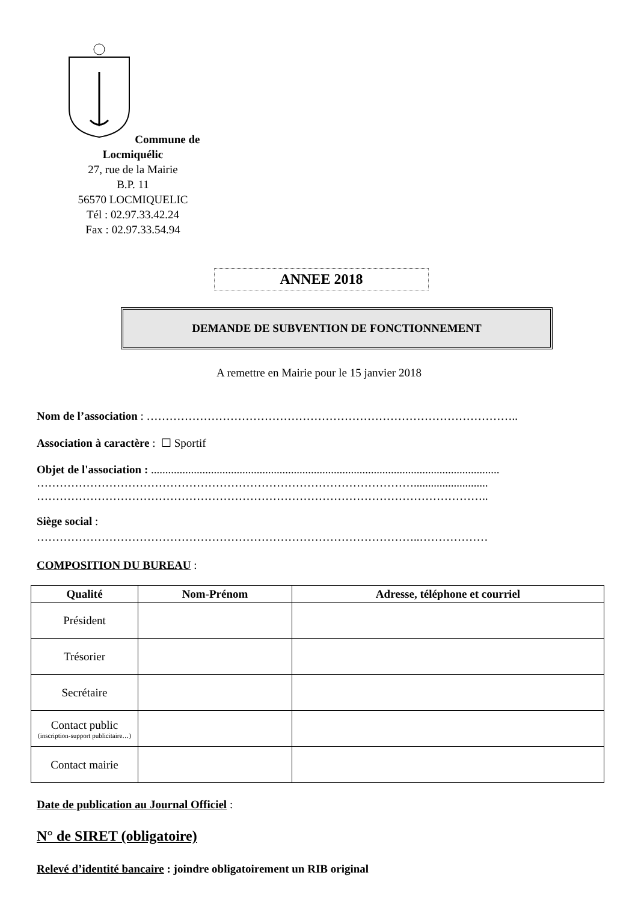Commune de Locmiquélic
27, rue de la Mairie
B.P. 11
56570 LOCMIQUELIC
Tél : 02.97.33.42.24
Fax : 02.97.33.54.94
ANNEE 2018
DEMANDE DE SUBVENTION DE FONCTIONNEMENT
A remettre en Mairie pour le 15 janvier 2018
Nom de l’association : ……………………………………………………………………………………..
Association à caractère : ☐ Sportif
Objet de l'association : ..........................................................................................................................
………………………………………………………………………………………..........................
………………………………………………………………………………………………………..
Siège social :
………………………………………………………………………………………..………………
COMPOSITION DU BUREAU :
| Qualité | Nom-Prénom | Adresse, téléphone et courriel |
| --- | --- | --- |
| Président | | |
| Trésorier | | |
| Secrétaire | | |
| Contact public (inscription-support publicitaire…) | | |
| Contact mairie | | |
Date de publication au Journal Officiel :
N° de SIRET (obligatoire)
Relevé d’identité bancaire : joindre obligatoirement un RIB original